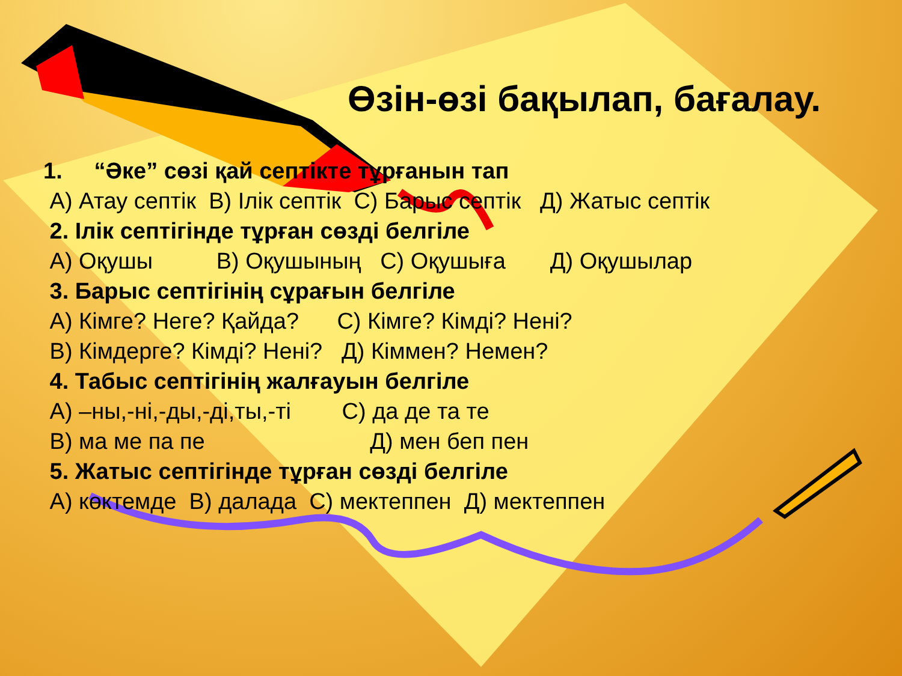Өзін-өзі бақылап, бағалау.
1. “Әке” сөзі қай септікте тұрғанын тап
А) Атау септік В) Ілік септік С) Барыс септік Д) Жатыс септік
2. Ілік септігінде тұрған сөзді белгіле
А) Оқушы В) Оқушының С) Оқушыға Д) Оқушылар
3. Барыс септігінің сұрағын белгіле
А) Кімге? Неге? Қайда? С) Кімге? Кімді? Нені?
В) Кімдерге? Кімді? Нені? Д) Кіммен? Немен?
4. Табыс септігінің жалғауын белгіле
А) –ны,-ні,-ды,-ді,ты,-ті С) да де та те
В) ма ме па пе Д) мен беп пен
5. Жатыс септігінде тұрған сөзді белгіле
А) көктемде В) далада С) мектеппен Д) мектеппен